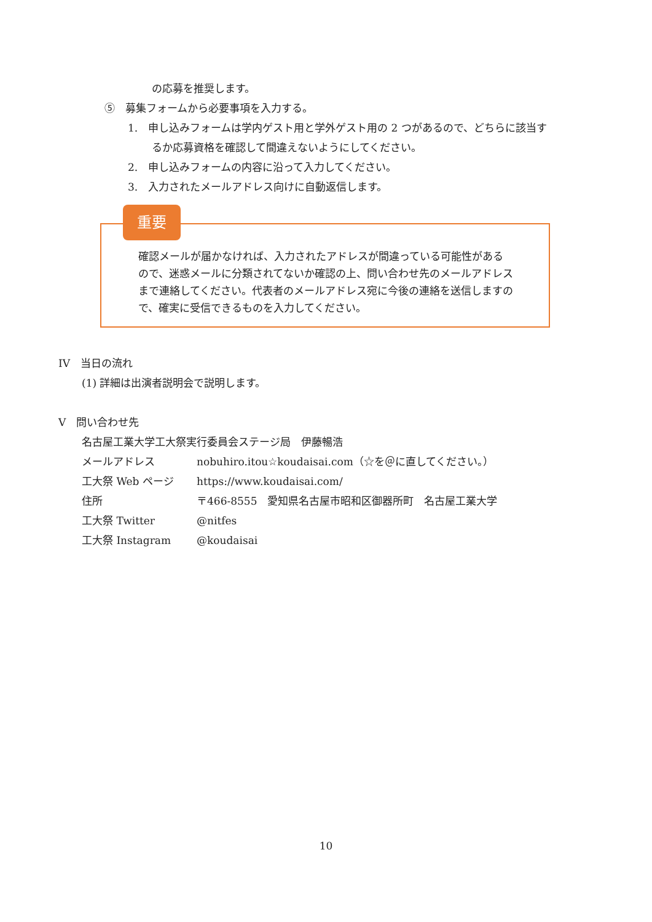の応募を推奨します。
⑤　募集フォームから必要事項を入力する。
1.　申し込みフォームは学内ゲスト用と学外ゲスト用の 2 つがあるので、どちらに該当す
るか応募資格を確認して間違えないようにしてください。
2.　申し込みフォームの内容に沿って入力してください。
3.　入力されたメールアドレス向けに自動返信します。
重要
確認メールが届かなければ、入力されたアドレスが間違っている可能性があるので、迷惑メールに分類されてないか確認の上、問い合わせ先のメールアドレスまで連絡してください。代表者のメールアドレス宛に今後の連絡を送信しますので、確実に受信できるものを入力してください。
IV　当日の流れ
(1) 詳細は出演者説明会で説明します。
V　問い合わせ先
名古屋工業大学工大祭実行委員会ステージ局　伊藤暢浩
メールアドレス nobuhiro.itou☆koudaisai.com（☆を＠に直してください。）
工大祭 Web ページ https://www.koudaisai.com/
住所 〒466-8555　愛知県名古屋市昭和区御器所町　名古屋工業大学
工大祭 Twitter @nitfes
工大祭 Instagram @koudaisai
10